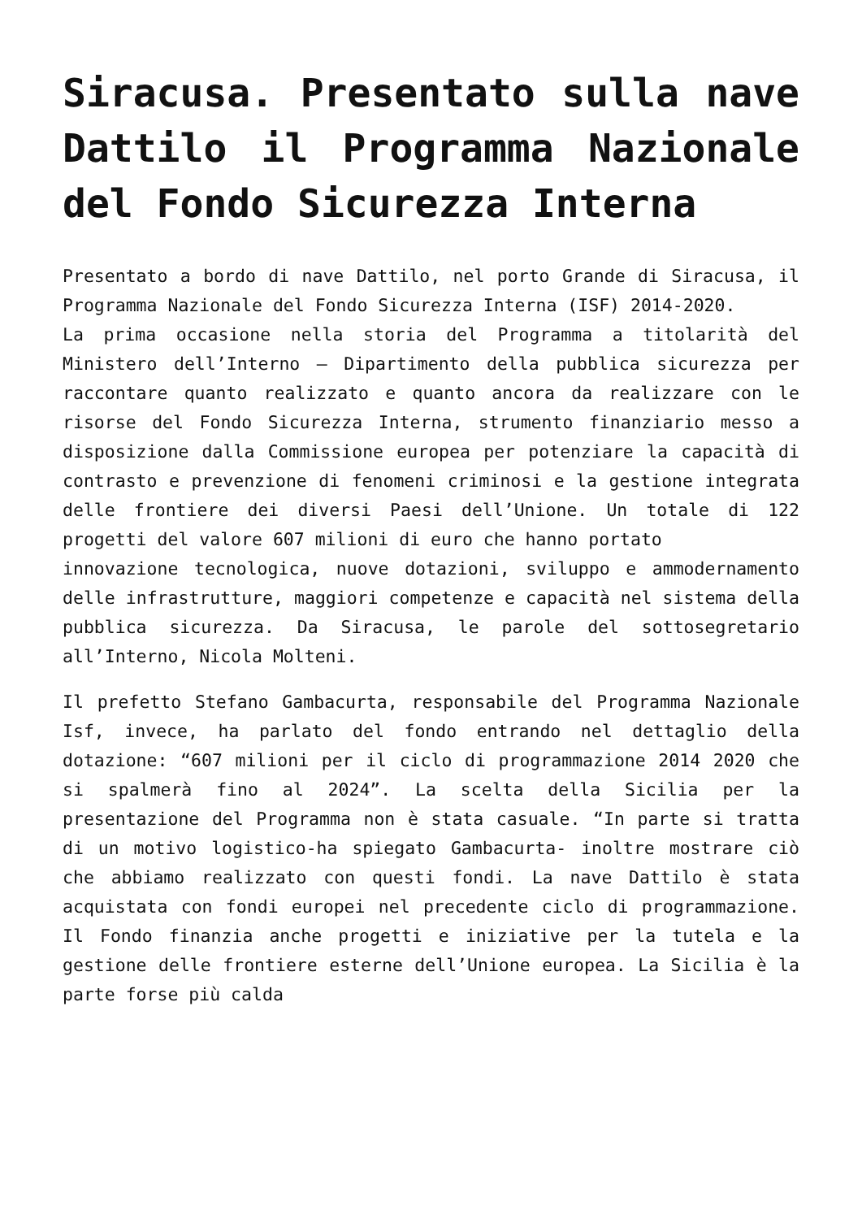Siracusa. Presentato sulla nave Dattilo il Programma Nazionale del Fondo Sicurezza Interna
Presentato a bordo di nave Dattilo, nel porto Grande di Siracusa, il Programma Nazionale del Fondo Sicurezza Interna (ISF) 2014-2020.
La prima occasione nella storia del Programma a titolarità del Ministero dell’Interno – Dipartimento della pubblica sicurezza per raccontare quanto realizzato e quanto ancora da realizzare con le risorse del Fondo Sicurezza Interna, strumento finanziario messo a disposizione dalla Commissione europea per potenziare la capacità di contrasto e prevenzione di fenomeni criminosi e la gestione integrata delle frontiere dei diversi Paesi dell’Unione. Un totale di 122 progetti del valore 607 milioni di euro che hanno portato
innovazione tecnologica, nuove dotazioni, sviluppo e ammodernamento delle infrastrutture, maggiori competenze e capacità nel sistema della pubblica sicurezza. Da Siracusa, le parole del sottosegretario all’Interno, Nicola Molteni.
Il prefetto Stefano Gambacurta, responsabile del Programma Nazionale Isf, invece, ha parlato del fondo entrando nel dettaglio della dotazione: “607 milioni per il ciclo di programmazione 2014 2020 che si spalmerà fino al 2024”. La scelta della Sicilia per la presentazione del Programma non è stata casuale. “In parte si tratta di un motivo logistico-ha spiegato Gambacurta- inoltre mostrare ciò che abbiamo realizzato con questi fondi. La nave Dattilo è stata acquistata con fondi europei nel precedente ciclo di programmazione. Il Fondo finanzia anche progetti e iniziative per la tutela e la gestione delle frontiere esterne dell’Unione europea. La Sicilia è la parte forse più calda